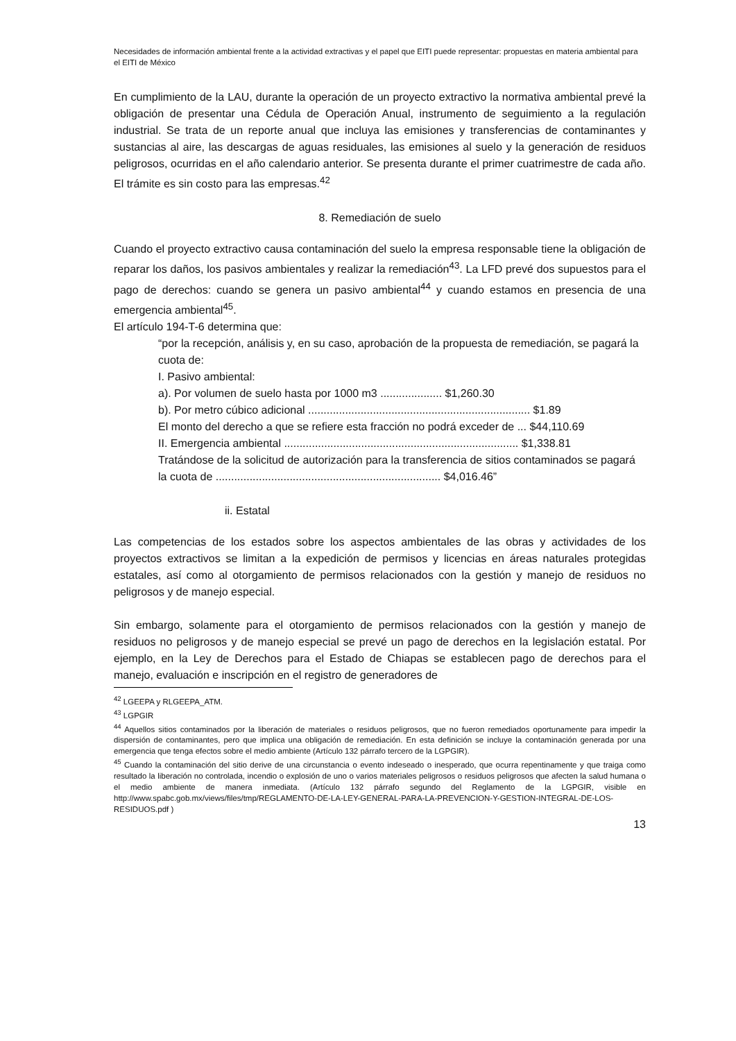Necesidades de información ambiental frente a la actividad extractivas y el papel que EITI puede representar: propuestas en materia ambiental para el EITI de México
En cumplimiento de la LAU, durante la operación de un proyecto extractivo la normativa ambiental prevé la obligación de presentar una Cédula de Operación Anual, instrumento de seguimiento a la regulación industrial. Se trata de un reporte anual que incluya las emisiones y transferencias de contaminantes y sustancias al aire, las descargas de aguas residuales, las emisiones al suelo y la generación de residuos peligrosos, ocurridas en el año calendario anterior. Se presenta durante el primer cuatrimestre de cada año. El trámite es sin costo para las empresas.<sup>42</sup>
8. Remediación de suelo
Cuando el proyecto extractivo causa contaminación del suelo la empresa responsable tiene la obligación de reparar los daños, los pasivos ambientales y realizar la remediación<sup>43</sup>. La LFD prevé dos supuestos para el pago de derechos: cuando se genera un pasivo ambiental<sup>44</sup> y cuando estamos en presencia de una emergencia ambiental<sup>45</sup>.
El artículo 194-T-6 determina que:
“por la recepción, análisis y, en su caso, aprobación de la propuesta de remediación, se pagará la cuota de:
I. Pasivo ambiental:
a). Por volumen de suelo hasta por 1000 m3 .................... $1,260.30
b). Por metro cúbico adicional ........................................................................ $1.89
El monto del derecho a que se refiere esta fracción no podrá exceder de ... $44,110.69
II. Emergencia ambiental ............................................................................ $1,338.81
Tratándose de la solicitud de autorización para la transferencia de sitios contaminados se pagará la cuota de ......................................................................... $4,016.46”
ii. Estatal
Las competencias de los estados sobre los aspectos ambientales de las obras y actividades de los proyectos extractivos se limitan a la expedición de permisos y licencias en áreas naturales protegidas estatales, así como al otorgamiento de permisos relacionados con la gestión y manejo de residuos no peligrosos y de manejo especial.
Sin embargo, solamente para el otorgamiento de permisos relacionados con la gestión y manejo de residuos no peligrosos y de manejo especial se prevé un pago de derechos en la legislación estatal. Por ejemplo, en la Ley de Derechos para el Estado de Chiapas se establecen pago de derechos para el manejo, evaluación e inscripción en el registro de generadores de
<sup>42</sup> LGEEPA y RLGEEPA_ATM.
<sup>43</sup> LGPGIR
<sup>44</sup> Aquellos sitios contaminados por la liberación de materiales o residuos peligrosos, que no fueron remediados oportunamente para impedir la dispersión de contaminantes, pero que implica una obligación de remediación. En esta definición se incluye la contaminación generada por una emergencia que tenga efectos sobre el medio ambiente (Artículo 132 párrafo tercero de la LGPGIR).
<sup>45</sup> Cuando la contaminación del sitio derive de una circunstancia o evento indeseado o inesperado, que ocurra repentinamente y que traiga como resultado la liberación no controlada, incendio o explosión de uno o varios materiales peligrosos o residuos peligrosos que afecten la salud humana o el medio ambiente de manera inmediata. (Artículo 132 párrafo segundo del Reglamento de la LGPGIR, visible en http://www.spabc.gob.mx/views/files/tmp/REGLAMENTO-DE-LA-LEY-GENERAL-PARA-LA-PREVENCION-Y-GESTION-INTEGRAL-DE-LOS-RESIDUOS.pdf )
13